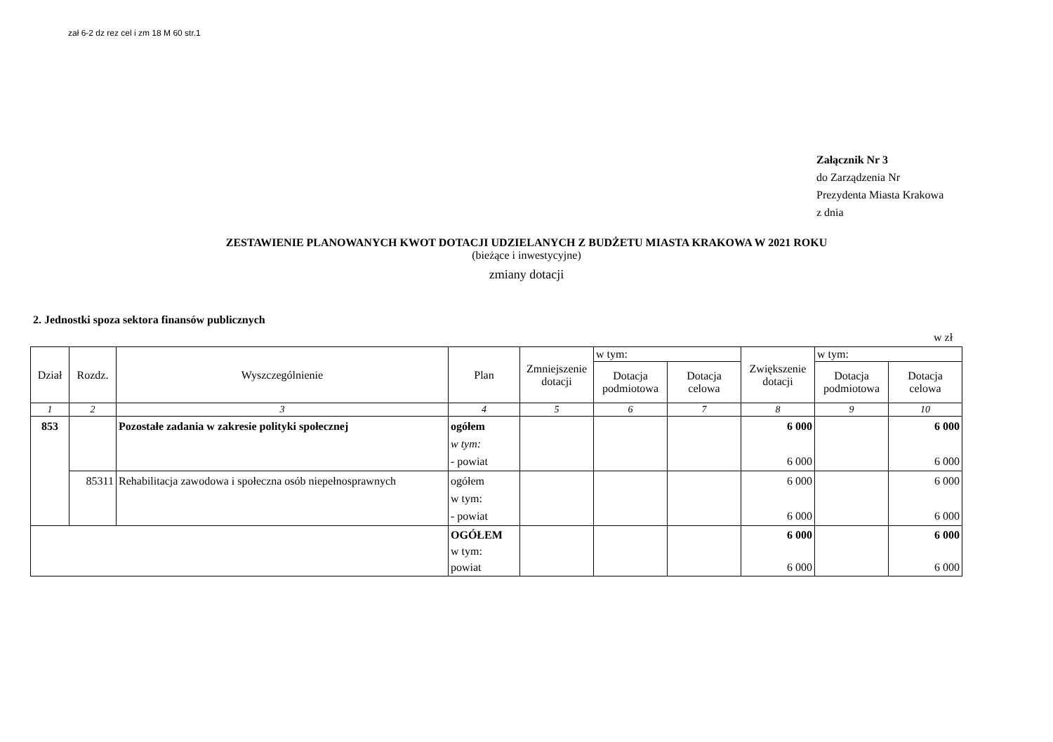zał 6-2 dz rez cel i zm 18 M 60 str.1
Załącznik Nr 3
do Zarządzenia Nr
Prezydenta Miasta Krakowa
z dnia
ZESTAWIENIE PLANOWANYCH KWOT DOTACJI UDZIELANYCH Z BUDŻETU MIASTA KRAKOWA W 2021 ROKU
(bieżące i inwestycyjne)
zmiany dotacji
2. Jednostki spoza sektora finansów publicznych
w zł
| Dział | Rozdz. | Wyszczególnienie | Plan | Zmniejszenie dotacji | w tym: | | Zwiększenie dotacji | w tym: | |
| --- | --- | --- | --- | --- | --- | --- | --- | --- | --- |
| | | | | | Dotacja podmiotowa | Dotacja celowa | | Dotacja podmiotowa | Dotacja celowa |
| 1 | 2 | 3 | 4 | 5 | 6 | 7 | 8 | 9 | 10 |
| 853 | | Pozostałe zadania w zakresie polityki społecznej | ogółem w tym: - powiat | | | | 6 000 6 000 | | 6 000 6 000 |
| | 85311 | Rehabilitacja zawodowa i społeczna osób niepełnosprawnych | ogółem w tym: - powiat | | | | 6 000 6 000 | | 6 000 6 000 |
| | | | OGÓŁEM w tym: powiat | | | | 6 000 6 000 | | 6 000 6 000 |